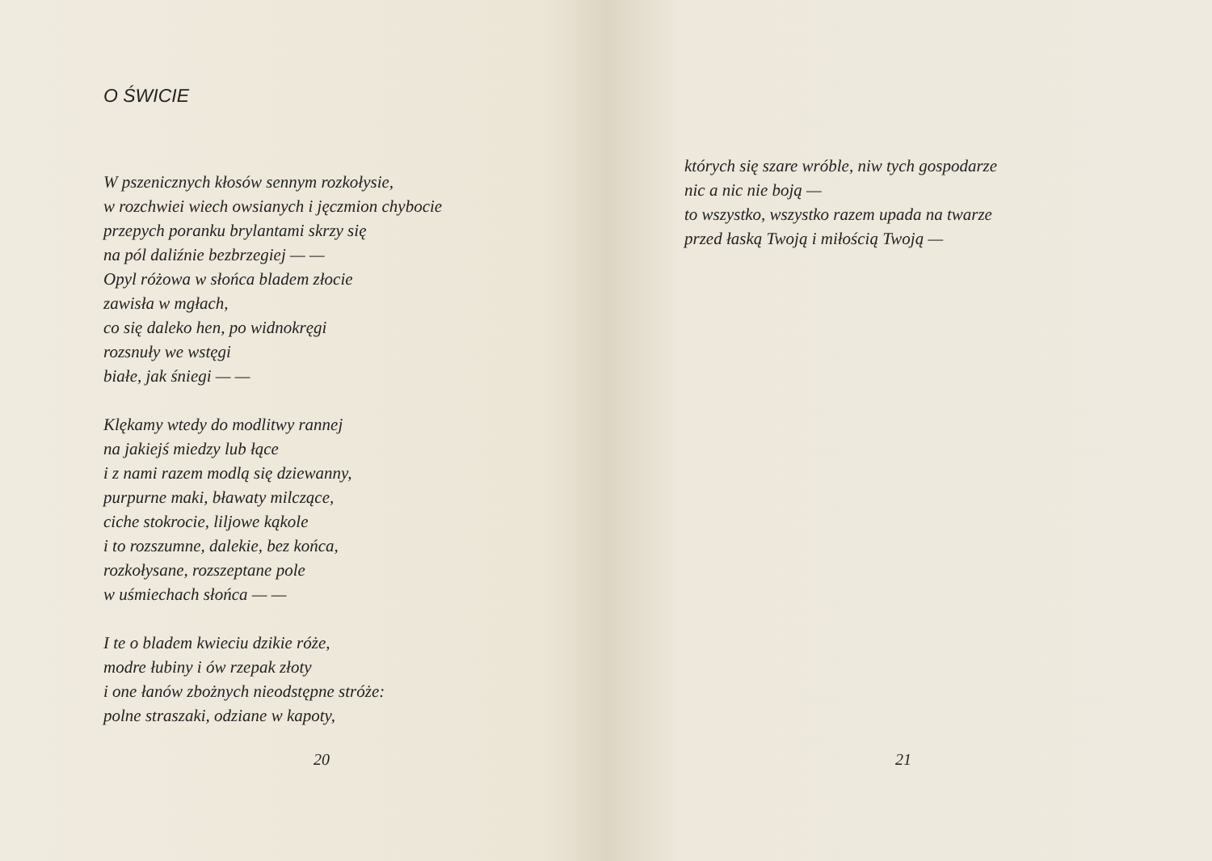O ŚWICIE
W pszenicznych kłosów sennym rozkołysie,
w rozchwiei wiech owsianych i jęczmion chybocie
przepych poranku brylantami skrzy się
na pól daliźnie bezbrzegiej — —
Opyl różowa w słońca bladem złocie
zawisła w mgłach,
co się daleko hen, po widnokręgi
rozsnuły we wstęgi
białe, jak śniegi — —
Klękamy wtedy do modlitwy rannej
na jakiejś miedzy lub łące
i z nami razem modlą się dziewanny,
purpurne maki, bławaty milczące,
ciche stokrocie, liljowe kąkole
i to rozszumne, dalekie, bez końca,
rozkołysane, rozszeptane pole
w uśmiechach słońca — —
I te o bladem kwieciu dzikie róże,
modre łubiny i ów rzepak złoty
i one łanów zbożnych nieodstępne stróże:
polne straszaki, odziane w kapoty,
20
których się szare wróble, niw tych gospodarze
nic a nic nie boją —
to wszystko, wszystko razem upada na twarze
przed łaską Twoją i miłością Twoją —
21